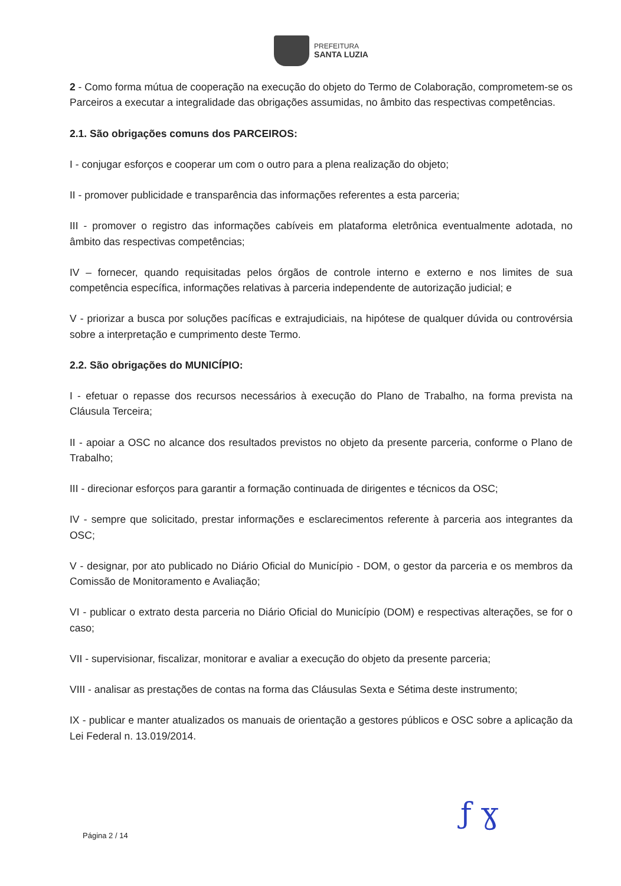PREFEITURA
SANTA LUZIA
2 - Como forma mútua de cooperação na execução do objeto do Termo de Colaboração, comprometem-se os Parceiros a executar a integralidade das obrigações assumidas, no âmbito das respectivas competências.
2.1. São obrigações comuns dos PARCEIROS:
I - conjugar esforços e cooperar um com o outro para a plena realização do objeto;
II - promover publicidade e transparência das informações referentes a esta parceria;
III - promover o registro das informações cabíveis em plataforma eletrônica eventualmente adotada, no âmbito das respectivas competências;
IV – fornecer, quando requisitadas pelos órgãos de controle interno e externo e nos limites de sua competência específica, informações relativas à parceria independente de autorização judicial; e
V - priorizar a busca por soluções pacíficas e extrajudiciais, na hipótese de qualquer dúvida ou controvérsia sobre a interpretação e cumprimento deste Termo.
2.2. São obrigações do MUNICÍPIO:
I - efetuar o repasse dos recursos necessários à execução do Plano de Trabalho, na forma prevista na Cláusula Terceira;
II - apoiar a OSC no alcance dos resultados previstos no objeto da presente parceria, conforme o Plano de Trabalho;
III - direcionar esforços para garantir a formação continuada de dirigentes e técnicos da OSC;
IV - sempre que solicitado, prestar informações e esclarecimentos referente à parceria aos integrantes da OSC;
V - designar, por ato publicado no Diário Oficial do Município - DOM, o gestor da parceria e os membros da Comissão de Monitoramento e Avaliação;
VI - publicar o extrato desta parceria no Diário Oficial do Município (DOM) e respectivas alterações, se for o caso;
VII - supervisionar, fiscalizar, monitorar e avaliar a execução do objeto da presente parceria;
VIII - analisar as prestações de contas na forma das Cláusulas Sexta e Sétima deste instrumento;
IX - publicar e manter atualizados os manuais de orientação a gestores públicos e OSC sobre a aplicação da Lei Federal n. 13.019/2014.
ƒ ɣ
Página 2 / 14